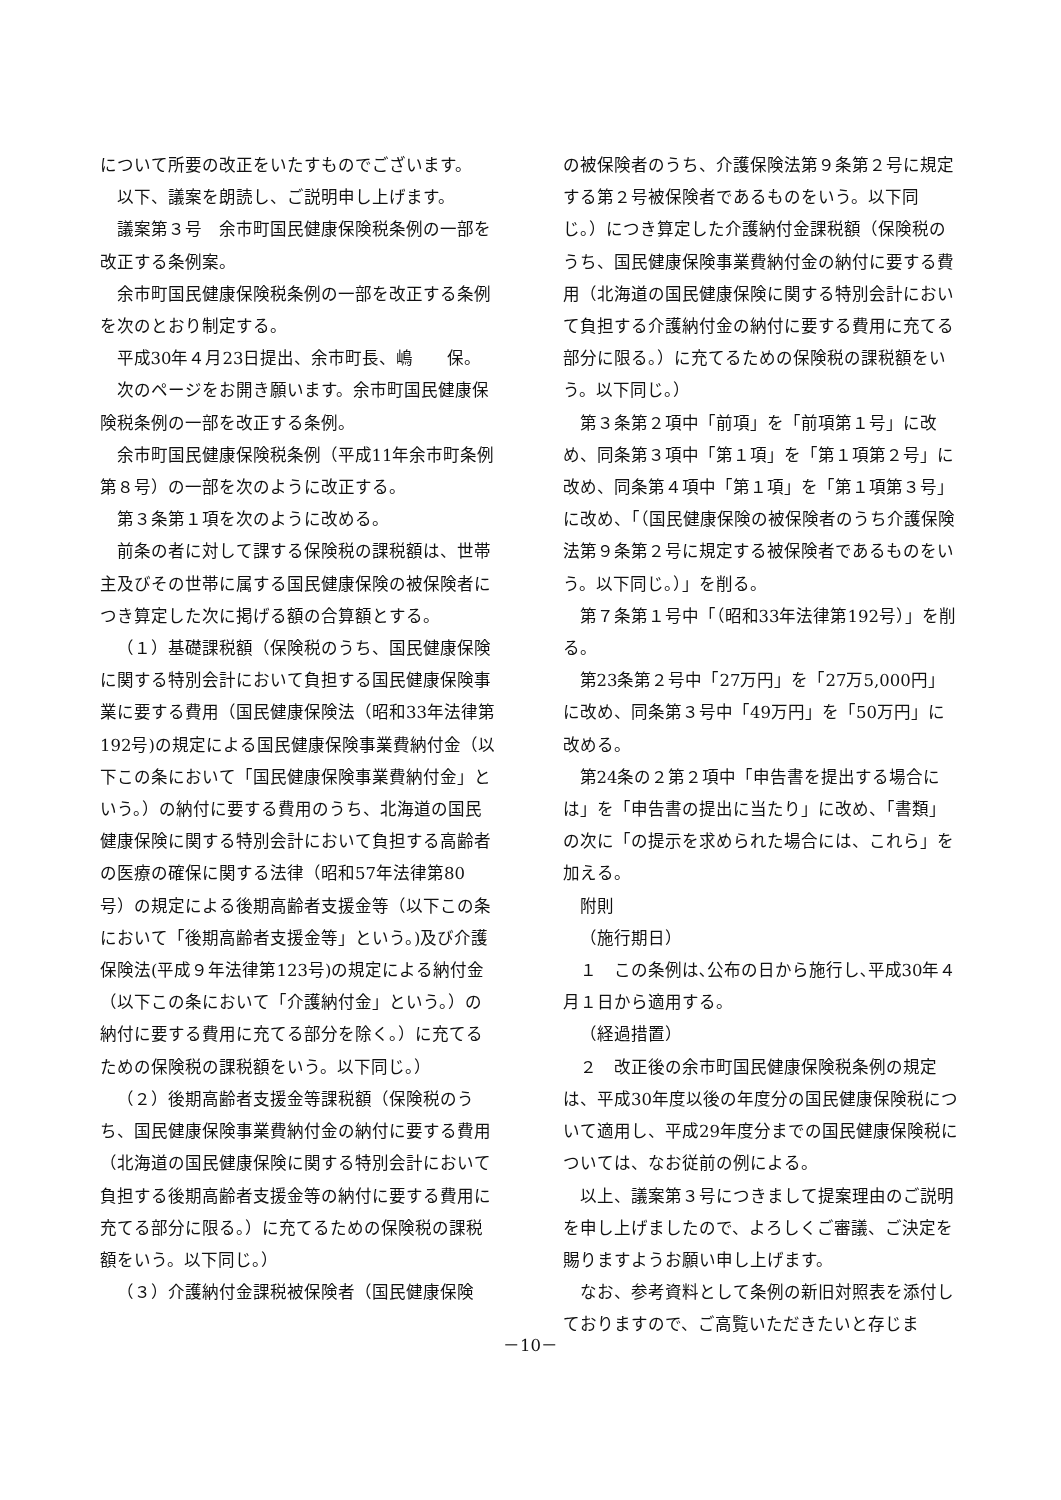について所要の改正をいたすものでございます。
以下、議案を朗読し、ご説明申し上げます。
議案第３号　余市町国民健康保険税条例の一部を改正する条例案。
余市町国民健康保険税条例の一部を改正する条例を次のとおり制定する。
平成30年４月23日提出、余市町長、嶋　　保。
次のページをお開き願います。余市町国民健康保険税条例の一部を改正する条例。
余市町国民健康保険税条例（平成11年余市町条例第８号）の一部を次のように改正する。
第３条第１項を次のように改める。
前条の者に対して課する保険税の課税額は、世帯主及びその世帯に属する国民健康保険の被保険者につき算定した次に掲げる額の合算額とする。
（１）基礎課税額（保険税のうち、国民健康保険に関する特別会計において負担する国民健康保険事業に要する費用（国民健康保険法（昭和33年法律第192号)の規定による国民健康保険事業費納付金（以下この条において「国民健康保険事業費納付金」という。）の納付に要する費用のうち、北海道の国民健康保険に関する特別会計において負担する高齢者の医療の確保に関する法律（昭和57年法律第80号）の規定による後期高齢者支援金等（以下この条において「後期高齢者支援金等」という。)及び介護保険法(平成９年法律第123号)の規定による納付金（以下この条において「介護納付金」という。）の納付に要する費用に充てる部分を除く。）に充てるための保険税の課税額をいう。以下同じ。）
（２）後期高齢者支援金等課税額（保険税のうち、国民健康保険事業費納付金の納付に要する費用（北海道の国民健康保険に関する特別会計において負担する後期高齢者支援金等の納付に要する費用に充てる部分に限る。）に充てるための保険税の課税額をいう。以下同じ。）
（３）介護納付金課税被保険者（国民健康保険
の被保険者のうち、介護保険法第９条第２号に規定する第２号被保険者であるものをいう。以下同じ。）につき算定した介護納付金課税額（保険税のうち、国民健康保険事業費納付金の納付に要する費用（北海道の国民健康保険に関する特別会計において負担する介護納付金の納付に要する費用に充てる部分に限る。）に充てるための保険税の課税額をいう。以下同じ。）
第３条第２項中「前項」を「前項第１号」に改め、同条第３項中「第１項」を「第１項第２号」に改め、同条第４項中「第１項」を「第１項第３号」に改め、「（国民健康保険の被保険者のうち介護保険法第９条第２号に規定する被保険者であるものをいう。以下同じ。）」を削る。
第７条第１号中「（昭和33年法律第192号）」を削る。
第23条第２号中「27万円」を「27万5,000円」に改め、同条第３号中「49万円」を「50万円」に改める。
第24条の２第２項中「申告書を提出する場合には」を「申告書の提出に当たり」に改め、「書類」の次に「の提示を求められた場合には、これら」を加える。
附則
（施行期日）
１　この条例は､公布の日から施行し､平成30年４月１日から適用する。
（経過措置）
２　改正後の余市町国民健康保険税条例の規定は、平成30年度以後の年度分の国民健康保険税について適用し、平成29年度分までの国民健康保険税については、なお従前の例による。
以上、議案第３号につきまして提案理由のご説明を申し上げましたので、よろしくご審議、ご決定を賜りますようお願い申し上げます。
なお、参考資料として条例の新旧対照表を添付しておりますので、ご高覧いただきたいと存じま
－10－